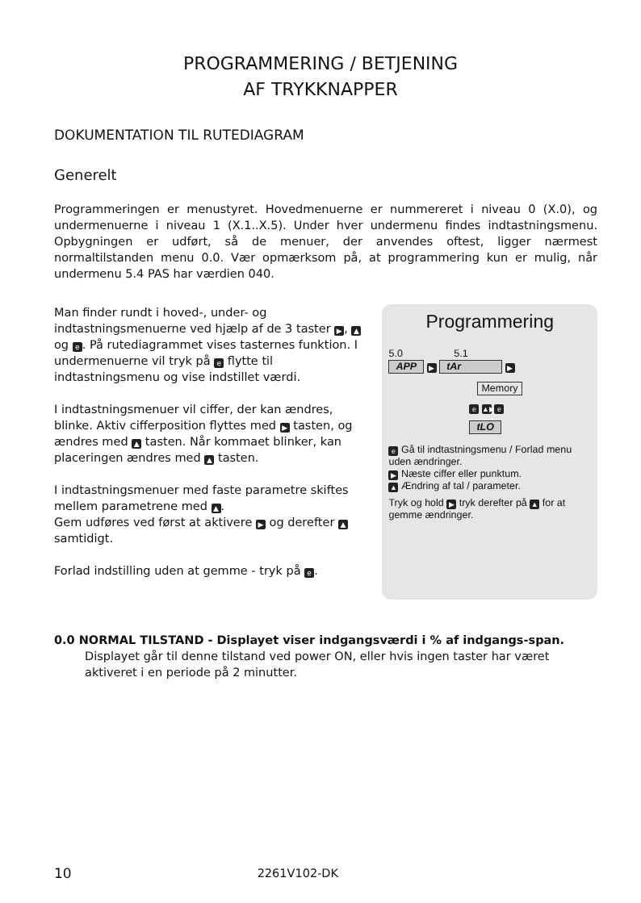PROGRAMMERING / BETJENING
AF TRYKKNAPPER
DOKUMENTATION TIL RUTEDIAGRAM
Generelt
Programmeringen er menustyret. Hovedmenuerne er nummereret i niveau 0 (X.0), og undermenuerne i niveau 1 (X.1..X.5). Under hver undermenu findes indtastningsmenu. Opbygningen er udført, så de menuer, der anvendes oftest, ligger nærmest normaltilstanden menu 0.0. Vær opmærksom på, at programmering kun er mulig, når undermenu 5.4 PAS har værdien 040.
Man finder rundt i hoved-, under- og indtastningsmenuerne ved hjælp af de 3 taster ▶, ▲ og e. På rutediagrammet vises tasternes funktion. I undermenuerne vil tryk på e flytte til indtastningsmenu og vise indstillet værdi.
I indtastningsmenuer vil ciffer, der kan ændres, blinke. Aktiv cifferposition flyttes med ▶ tasten, og ændres med ▲ tasten. Når kommaet blinker, kan placeringen ændres med ▲ tasten.
I indtastningsmenuer med faste parametre skiftes mellem parametrene med ▲.
Gem udføres ved først at aktivere ▶ og derefter ▲ samtidigt.
Forlad indstilling uden at gemme - tryk på e.
Programmering
5.0 5.1
APP ▶ tAr ▶
Memory
e ▲▶ e
tLO
e Gå til indtastningsmenu / Forlad menu uden ændringer.
▶ Næste ciffer eller punktum.
▲ Ændring af tal / parameter.
Tryk og hold ▶ tryk derefter på ▲ for at gemme ændringer.
0.0 NORMAL TILSTAND - Displayet viser indgangsværdi i % af indgangs-span.
Displayet går til denne tilstand ved power ON, eller hvis ingen taster har været aktiveret i en periode på 2 minutter.
10 2261V102-DK